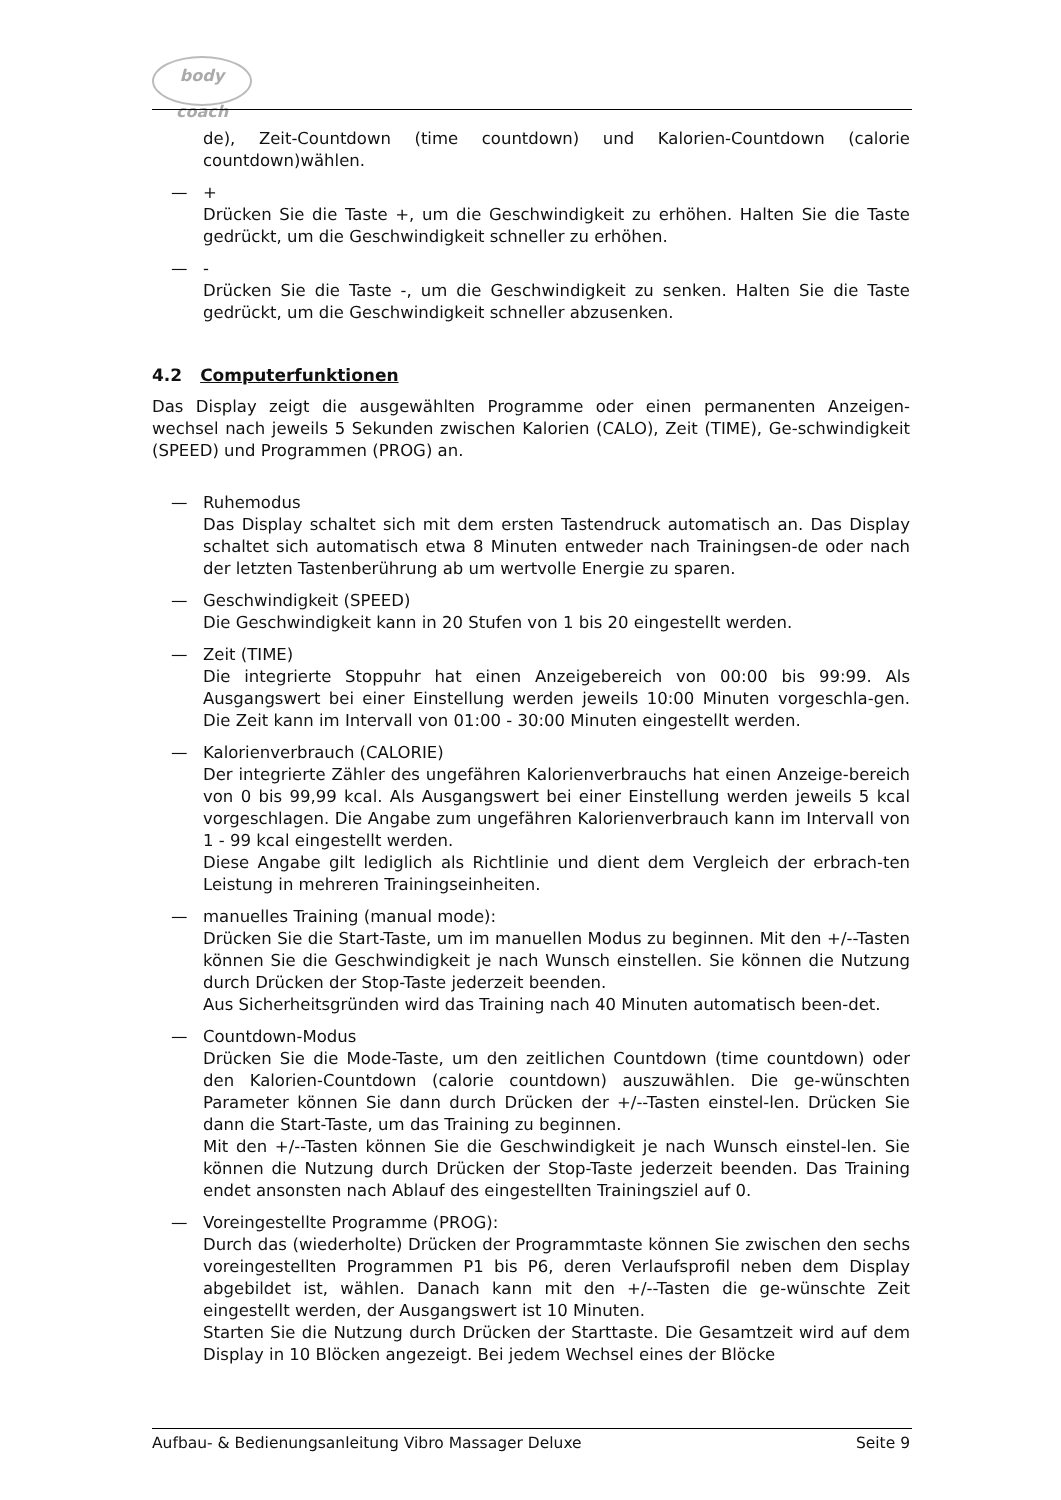body coach
de), Zeit-Countdown (time countdown) und Kalorien-Countdown (calorie countdown)wählen.
— +
Drücken Sie die Taste +, um die Geschwindigkeit zu erhöhen. Halten Sie die Taste gedrückt, um die Geschwindigkeit schneller zu erhöhen.
— -
Drücken Sie die Taste -, um die Geschwindigkeit zu senken. Halten Sie die Taste gedrückt, um die Geschwindigkeit schneller abzusenken.
4.2 Computerfunktionen
Das Display zeigt die ausgewählten Programme oder einen permanenten Anzeigen-wechsel nach jeweils 5 Sekunden zwischen Kalorien (CALO), Zeit (TIME), Ge-schwindigkeit (SPEED) und Programmen (PROG) an.
— Ruhemodus
Das Display schaltet sich mit dem ersten Tastendruck automatisch an. Das Display schaltet sich automatisch etwa 8 Minuten entweder nach Trainingsen-de oder nach der letzten Tastenberührung ab um wertvolle Energie zu sparen.
— Geschwindigkeit (SPEED)
Die Geschwindigkeit kann in 20 Stufen von 1 bis 20 eingestellt werden.
— Zeit (TIME)
Die integrierte Stoppuhr hat einen Anzeigebereich von 00:00 bis 99:99. Als Ausgangswert bei einer Einstellung werden jeweils 10:00 Minuten vorgeschla-gen. Die Zeit kann im Intervall von 01:00 - 30:00 Minuten eingestellt werden.
— Kalorienverbrauch (CALORIE)
Der integrierte Zähler des ungefähren Kalorienverbrauchs hat einen Anzeige-bereich von 0 bis 99,99 kcal. Als Ausgangswert bei einer Einstellung werden jeweils 5 kcal vorgeschlagen. Die Angabe zum ungefähren Kalorienverbrauch kann im Intervall von 1 - 99 kcal eingestellt werden.
Diese Angabe gilt lediglich als Richtlinie und dient dem Vergleich der erbrach-ten Leistung in mehreren Trainingseinheiten.
— manuelles Training (manual mode):
Drücken Sie die Start-Taste, um im manuellen Modus zu beginnen. Mit den +/--Tasten können Sie die Geschwindigkeit je nach Wunsch einstellen. Sie können die Nutzung durch Drücken der Stop-Taste jederzeit beenden.
Aus Sicherheitsgründen wird das Training nach 40 Minuten automatisch been-det.
— Countdown-Modus
Drücken Sie die Mode-Taste, um den zeitlichen Countdown (time countdown) oder den Kalorien-Countdown (calorie countdown) auszuwählen. Die ge-wünschten Parameter können Sie dann durch Drücken der +/--Tasten einstel-len. Drücken Sie dann die Start-Taste, um das Training zu beginnen.
Mit den +/--Tasten können Sie die Geschwindigkeit je nach Wunsch einstel-len. Sie können die Nutzung durch Drücken der Stop-Taste jederzeit beenden. Das Training endet ansonsten nach Ablauf des eingestellten Trainingsziel auf 0.
— Voreingestellte Programme (PROG):
Durch das (wiederholte) Drücken der Programmtaste können Sie zwischen den sechs voreingestellten Programmen P1 bis P6, deren Verlaufsprofil neben dem Display abgebildet ist, wählen. Danach kann mit den +/--Tasten die ge-wünschte Zeit eingestellt werden, der Ausgangswert ist 10 Minuten.
Starten Sie die Nutzung durch Drücken der Starttaste. Die Gesamtzeit wird auf dem Display in 10 Blöcken angezeigt. Bei jedem Wechsel eines der Blöcke
Aufbau- & Bedienungsanleitung Vibro Massager Deluxe Seite 9